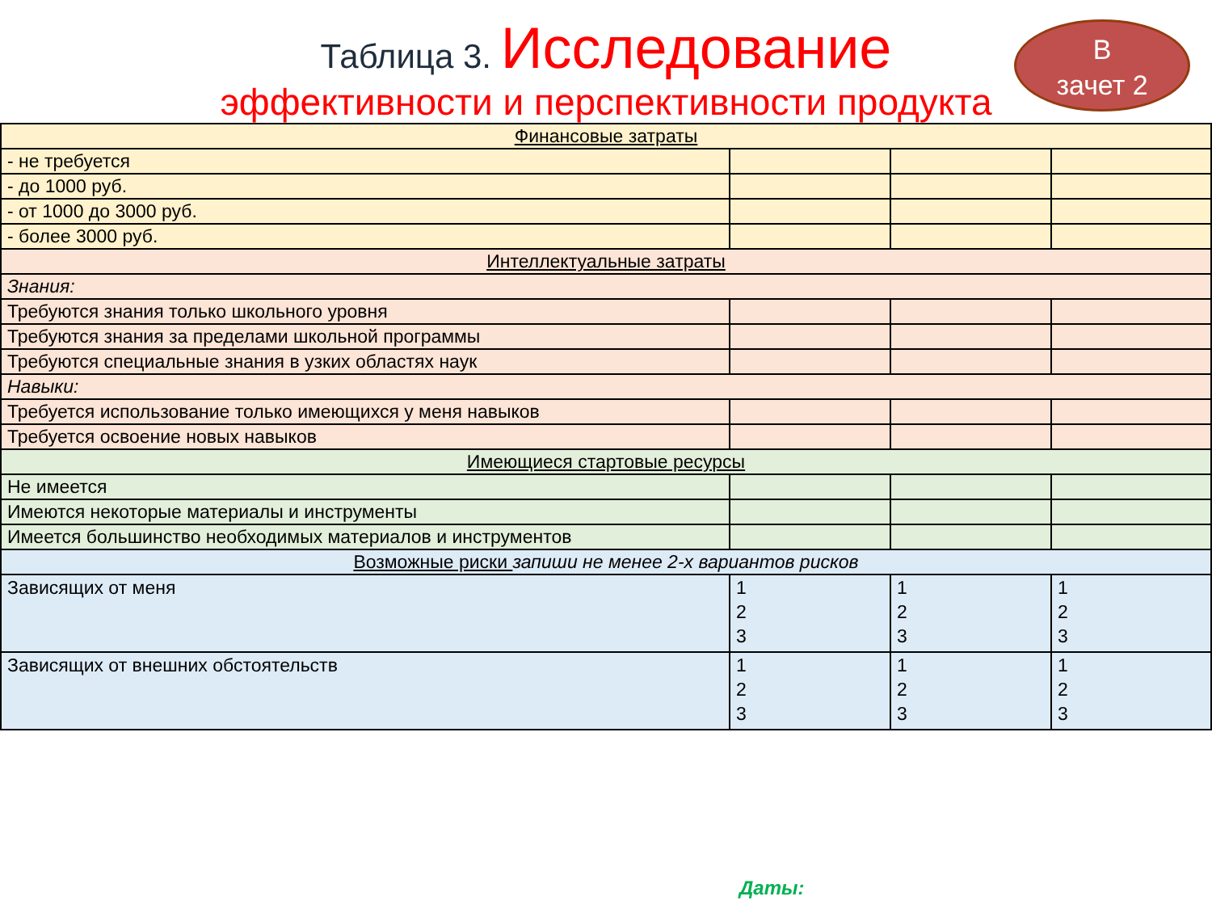Таблица 3. Исследование
эффективности и перспективности продукта
В
зачет 2
| Финансовые затраты | | | |
| - не требуется | | | |
| - до 1000 руб. | | | |
| - от 1000 до 3000 руб. | | | |
| - более 3000 руб. | | | |
| Интеллектуальные затраты | | | |
| Знания: | | | |
| Требуются знания только школьного уровня | | | |
| Требуются знания за пределами школьной программы | | | |
| Требуются специальные знания в узких областях наук | | | |
| Навыки: | | | |
| Требуется использование только имеющихся у меня навыков | | | |
| Требуется освоение новых навыков | | | |
| Имеющиеся стартовые ресурсы | | | |
| Не имеется | | | |
| Имеются некоторые материалы и инструменты | | | |
| Имеется большинство необходимых материалов и инструментов | | | |
| Возможные риски запиши не менее 2-х вариантов рисков | | | |
| Зависящих от меня | 1 2 3 | 1 2 3 | 1 2 3 |
| Зависящих от внешних обстоятельств | 1 2 3 | 1 2 3 | 1 2 3 |
Даты: